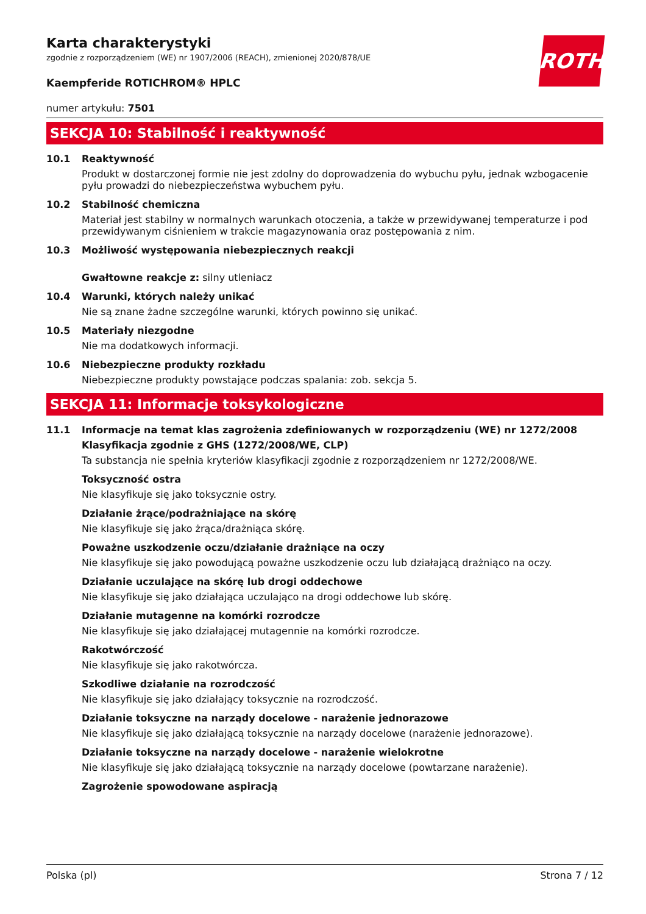ROTH
Karta charakterystyki
zgodnie z rozporządzeniem (WE) nr 1907/2006 (REACH), zmienionej 2020/878/UE
Kaempferide ROTICHROM® HPLC
numer artykułu: 7501
SEKCJA 10: Stabilność i reaktywność
10.1 Reaktywność
Produkt w dostarczonej formie nie jest zdolny do doprowadzenia do wybuchu pyłu, jednak wzbogacenie pyłu prowadzi do niebezpieczeństwa wybuchem pyłu.
10.2 Stabilność chemiczna
Materiał jest stabilny w normalnych warunkach otoczenia, a także w przewidywanej temperaturze i pod przewidywanym ciśnieniem w trakcie magazynowania oraz postępowania z nim.
10.3 Możliwość występowania niebezpiecznych reakcji
Gwałtowne reakcje z: silny utleniacz
10.4 Warunki, których należy unikać
Nie są znane żadne szczególne warunki, których powinno się unikać.
10.5 Materiały niezgodne
Nie ma dodatkowych informacji.
10.6 Niebezpieczne produkty rozkładu
Niebezpieczne produkty powstające podczas spalania: zob. sekcja 5.
SEKCJA 11: Informacje toksykologiczne
11.1 Informacje na temat klas zagrożenia zdefiniowanych w rozporządzeniu (WE) nr 1272/2008
Klasyfikacja zgodnie z GHS (1272/2008/WE, CLP)
Ta substancja nie spełnia kryteriów klasyfikacji zgodnie z rozporządzeniem nr 1272/2008/WE.
Toksyczność ostra
Nie klasyfikuje się jako toksycznie ostry.
Działanie żrące/podrażniające na skórę
Nie klasyfikuje się jako żrąca/drażniąca skórę.
Poważne uszkodzenie oczu/działanie drażniące na oczy
Nie klasyfikuje się jako powodującą poważne uszkodzenie oczu lub działającą drażniąco na oczy.
Działanie uczulające na skórę lub drogi oddechowe
Nie klasyfikuje się jako działająca uczulająco na drogi oddechowe lub skórę.
Działanie mutagenne na komórki rozrodcze
Nie klasyfikuje się jako działającej mutagennie na komórki rozrodcze.
Rakotwórczość
Nie klasyfikuje się jako rakotwórcza.
Szkodliwe działanie na rozrodczość
Nie klasyfikuje się jako działający toksycznie na rozrodczość.
Działanie toksyczne na narządy docelowe - narażenie jednorazowe
Nie klasyfikuje się jako działającą toksycznie na narządy docelowe (narażenie jednorazowe).
Działanie toksyczne na narządy docelowe - narażenie wielokrotne
Nie klasyfikuje się jako działającą toksycznie na narządy docelowe (powtarzane narażenie).
Zagrożenie spowodowane aspiracją
Polska (pl) Strona 7 / 12